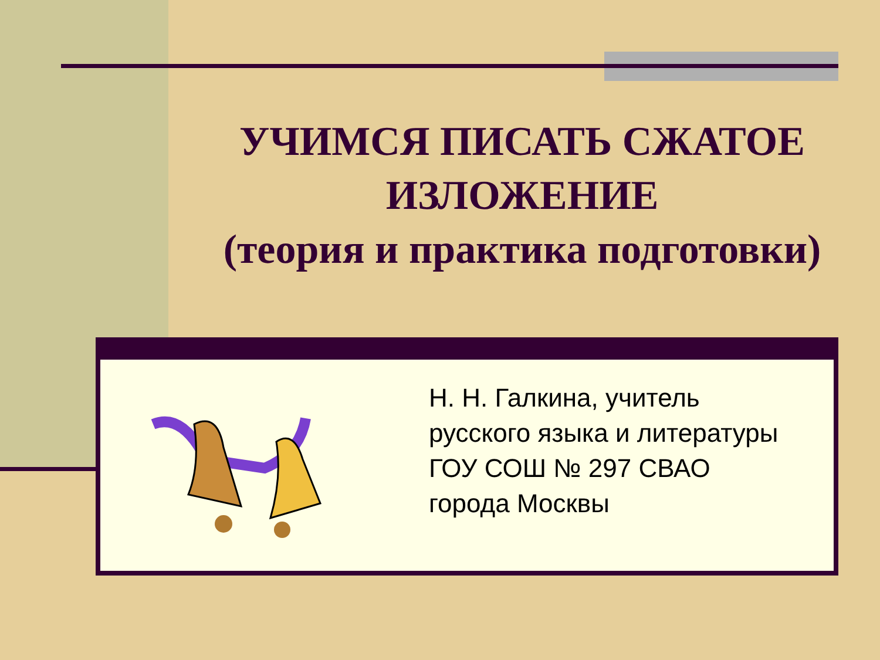УЧИМСЯ ПИСАТЬ СЖАТОЕ ИЗЛОЖЕНИЕ
(теория и практика подготовки)
Н. Н. Галкина, учитель
русского языка и литературы
ГОУ СОШ № 297 СВАО
города Москвы